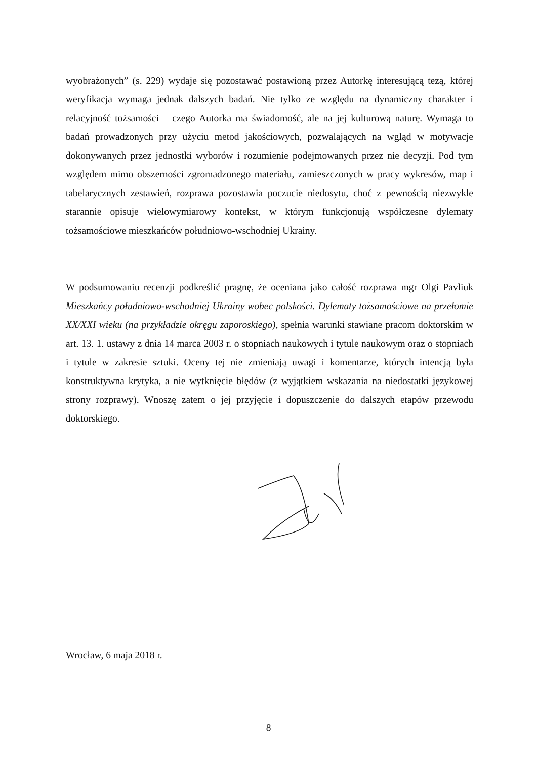wyobrażonych” (s. 229) wydaje się pozostawać postawioną przez Autorkę interesującą tezą, której weryfikacja wymaga jednak dalszych badań. Nie tylko ze względu na dynamiczny charakter i relacyjność tożsamości – czego Autorka ma świadomość, ale na jej kulturową naturę. Wymaga to badań prowadzonych przy użyciu metod jakościowych, pozwalających na wgląd w motywacje dokonywanych przez jednostki wyborów i rozumienie podejmowanych przez nie decyzji. Pod tym względem mimo obszerności zgromadzonego materiału, zamieszczonych w pracy wykresów, map i tabelarycznych zestawień, rozprawa pozostawia poczucie niedosytu, choć z pewnością niezwykle starannie opisuje wielowymiarowy kontekst, w którym funkcjonują współczesne dylematy tożsamościowe mieszkańców południowo-wschodniej Ukrainy.
W podsumowaniu recenzji podkreślić pragnę, że oceniana jako całość rozprawa mgr Olgi Pavliuk Mieszkańcy południowo-wschodniej Ukrainy wobec polskości. Dylematy tożsamościowe na przełomie XX/XXI wieku (na przykładzie okręgu zaporoskiego), spełnia warunki stawiane pracom doktorskim w art. 13. 1. ustawy z dnia 14 marca 2003 r. o stopniach naukowych i tytule naukowym oraz o stopniach i tytule w zakresie sztuki. Oceny tej nie zmieniają uwagi i komentarze, których intencją była konstruktywna krytyka, a nie wytknięcie błędów (z wyjątkiem wskazania na niedostatki językowej strony rozprawy). Wnoszę zatem o jej przyjęcie i dopuszczenie do dalszych etapów przewodu doktorskiego.
Wrocław, 6 maja 2018 r.
8